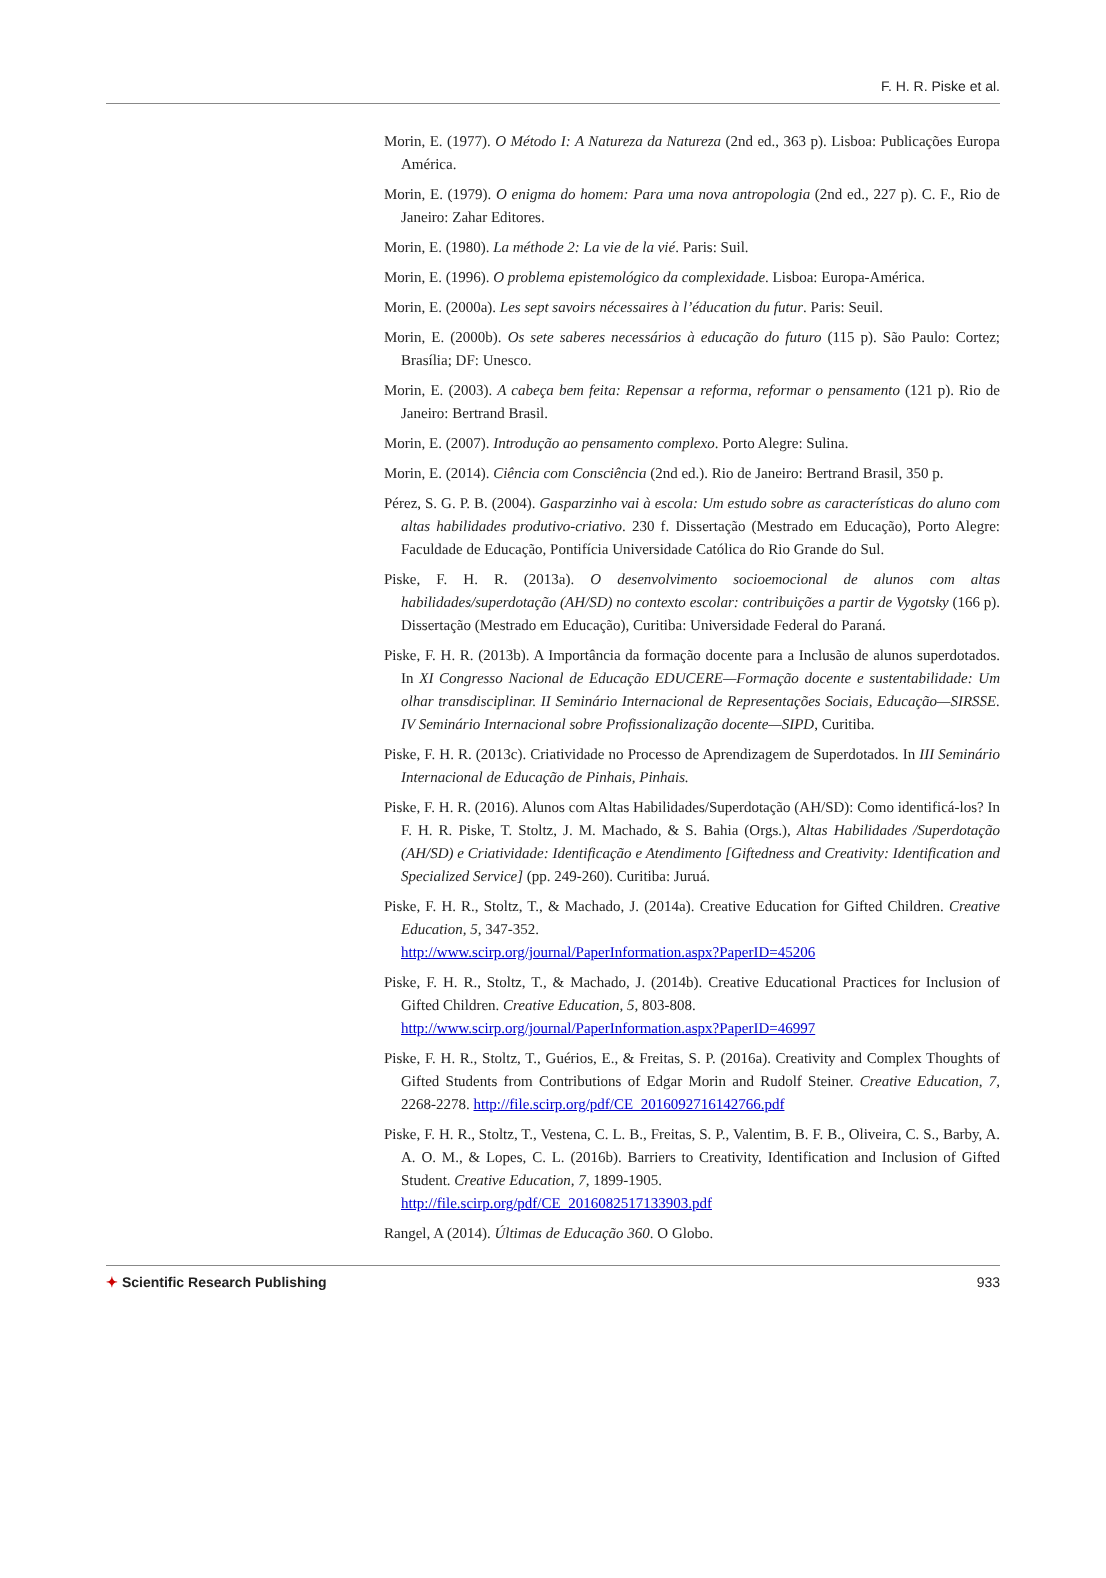F. H. R. Piske et al.
Morin, E. (1977). O Método I: A Natureza da Natureza (2nd ed., 363 p). Lisboa: Publicações Europa América.
Morin, E. (1979). O enigma do homem: Para uma nova antropologia (2nd ed., 227 p). C. F., Rio de Janeiro: Zahar Editores.
Morin, E. (1980). La méthode 2: La vie de la vié. Paris: Suil.
Morin, E. (1996). O problema epistemológico da complexidade. Lisboa: Europa-América.
Morin, E. (2000a). Les sept savoirs nécessaires à l’éducation du futur. Paris: Seuil.
Morin, E. (2000b). Os sete saberes necessários à educação do futuro (115 p). São Paulo: Cortez; Brasília; DF: Unesco.
Morin, E. (2003). A cabeça bem feita: Repensar a reforma, reformar o pensamento (121 p). Rio de Janeiro: Bertrand Brasil.
Morin, E. (2007). Introdução ao pensamento complexo. Porto Alegre: Sulina.
Morin, E. (2014). Ciência com Consciência (2nd ed.). Rio de Janeiro: Bertrand Brasil, 350 p.
Pérez, S. G. P. B. (2004). Gasparzinho vai à escola: Um estudo sobre as características do aluno com altas habilidades produtivo-criativo. 230 f. Dissertação (Mestrado em Educação), Porto Alegre: Faculdade de Educação, Pontifícia Universidade Católica do Rio Grande do Sul.
Piske, F. H. R. (2013a). O desenvolvimento socioemocional de alunos com altas habilidades/superdotação (AH/SD) no contexto escolar: contribuições a partir de Vygotsky (166 p). Dissertação (Mestrado em Educação), Curitiba: Universidade Federal do Paraná.
Piske, F. H. R. (2013b). A Importância da formação docente para a Inclusão de alunos superdotados. In XI Congresso Nacional de Educação EDUCERE—Formação docente e sustentabilidade: Um olhar transdisciplinar. II Seminário Internacional de Representações Sociais, Educação—SIRSSE. IV Seminário Internacional sobre Profissionalização docente—SIPD, Curitiba.
Piske, F. H. R. (2013c). Criatividade no Processo de Aprendizagem de Superdotados. In III Seminário Internacional de Educação de Pinhais, Pinhais.
Piske, F. H. R. (2016). Alunos com Altas Habilidades/Superdotação (AH/SD): Como identificá-los? In F. H. R. Piske, T. Stoltz, J. M. Machado, & S. Bahia (Orgs.), Altas Habilidades /Superdotação (AH/SD) e Criatividade: Identificação e Atendimento [Giftedness and Creativity: Identification and Specialized Service] (pp. 249-260). Curitiba: Juruá.
Piske, F. H. R., Stoltz, T., & Machado, J. (2014a). Creative Education for Gifted Children. Creative Education, 5, 347-352.
http://www.scirp.org/journal/PaperInformation.aspx?PaperID=45206
Piske, F. H. R., Stoltz, T., & Machado, J. (2014b). Creative Educational Practices for Inclusion of Gifted Children. Creative Education, 5, 803-808.
http://www.scirp.org/journal/PaperInformation.aspx?PaperID=46997
Piske, F. H. R., Stoltz, T., Guérios, E., & Freitas, S. P. (2016a). Creativity and Complex Thoughts of Gifted Students from Contributions of Edgar Morin and Rudolf Steiner. Creative Education, 7, 2268-2278. http://file.scirp.org/pdf/CE_2016092716142766.pdf
Piske, F. H. R., Stoltz, T., Vestena, C. L. B., Freitas, S. P., Valentim, B. F. B., Oliveira, C. S., Barby, A. A. O. M., & Lopes, C. L. (2016b). Barriers to Creativity, Identification and Inclusion of Gifted Student. Creative Education, 7, 1899-1905.
http://file.scirp.org/pdf/CE_2016082517133903.pdf
Rangel, A (2014). Últimas de Educação 360. O Globo.
✦ Scientific Research Publishing
933